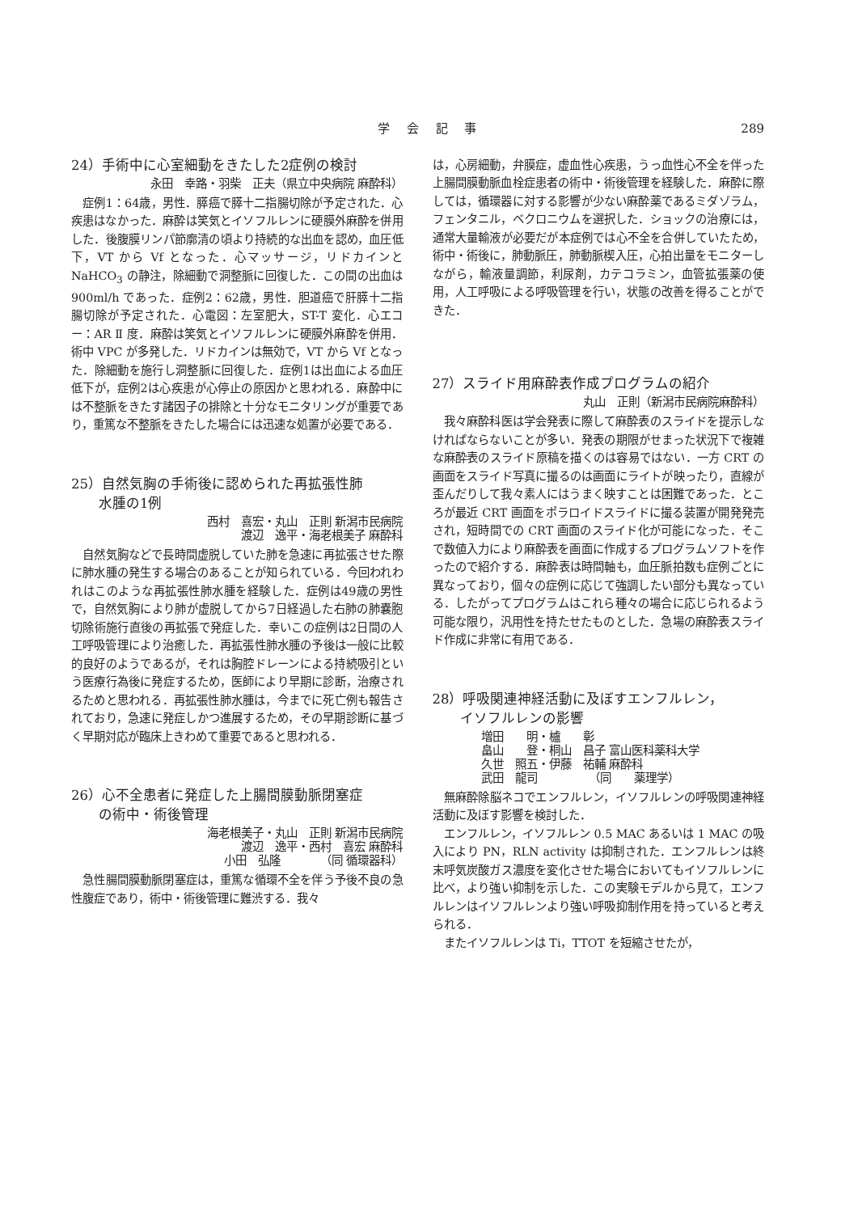学 会 記 事 289
24）手術中に心室細動をきたした2症例の検討
永田　幸路・羽柴　正夫（県立中央病院 麻酔科）
症例1：64歳，男性．膵癌で膵十二指腸切除が予定された．心疾患はなかった．麻酔は笑気とイソフルレンに硬膜外麻酔を併用した．後腹膜リンパ節廓清の頃より持続的な出血を認め，血圧低下，VT から Vf となった．心マッサージ，リドカインと NaHCO<sub>3</sub> の静注，除細動で洞整脈に回復した．この間の出血は 900ml/h であった．症例2：62歳，男性．胆道癌で肝膵十二指腸切除が予定された．心電図：左室肥大，ST-T 変化．心エコー：AR Ⅱ 度．麻酔は笑気とイソフルレンに硬膜外麻酔を併用．術中 VPC が多発した．リドカインは無効で，VT から Vf となった．除細動を施行し洞整脈に回復した．症例1は出血による血圧低下が，症例2は心疾患が心停止の原因かと思われる．麻酔中には不整脈をきたす諸因子の排除と十分なモニタリングが重要であり，重篤な不整脈をきたした場合には迅速な処置が必要である．
25）自然気胸の手術後に認められた再拡張性肺
　　水腫の1例
西村　喜宏・丸山　正則 新潟市民病院
渡辺　逸平・海老根美子 麻酔科
自然気胸などで長時間虚脱していた肺を急速に再拡張させた際に肺水腫の発生する場合のあることが知られている．今回われわれはこのような再拡張性肺水腫を経験した．症例は49歳の男性で，自然気胸により肺が虚脱してから7日経過した右肺の肺嚢胞切除術施行直後の再拡張で発症した．幸いこの症例は2日間の人工呼吸管理により治癒した．再拡張性肺水腫の予後は一般に比較的良好のようであるが，それは胸腔ドレーンによる持続吸引という医療行為後に発症するため，医師により早期に診断，治療されるためと思われる．再拡張性肺水腫は，今までに死亡例も報告されており，急速に発症しかつ進展するため，その早期診断に基づく早期対応が臨床上きわめて重要であると思われる．
26）心不全患者に発症した上腸間膜動脈閉塞症
　　の術中・術後管理
海老根美子・丸山　正則 新潟市民病院
渡辺　逸平・西村　喜宏 麻酔科
小田　弘隆　　　　（同 循環器科）
急性腸間膜動脈閉塞症は，重篤な循環不全を伴う予後不良の急性腹症であり，術中・術後管理に難渋する．我々
は，心房細動，弁膜症，虚血性心疾患，うっ血性心不全を伴った上腸間膜動脈血栓症患者の術中・術後管理を経験した．麻酔に際しては，循環器に対する影響が少ない麻酔薬であるミダゾラム，フェンタニル，ベクロニウムを選択した．ショックの治療には，通常大量輸液が必要だが本症例では心不全を合併していたため，術中・術後に，肺動脈圧，肺動脈楔入圧，心拍出量をモニターしながら，輸液量調節，利尿剤，カテコラミン，血管拡張薬の使用，人工呼吸による呼吸管理を行い，状態の改善を得ることができた．
27）スライド用麻酔表作成プログラムの紹介
丸山　正則（新潟市民病院麻酔科）
我々麻酔科医は学会発表に際して麻酔表のスライドを提示しなければならないことが多い．発表の期限がせまった状況下で複雑な麻酔表のスライド原稿を描くのは容易ではない．一方 CRT の画面をスライド写真に撮るのは画面にライトが映ったり，直線が歪んだりして我々素人にはうまく映すことは困難であった．ところが最近 CRT 画面をポラロイドスライドに撮る装置が開発発売され，短時間での CRT 画面のスライド化が可能になった．そこで数値入力により麻酔表を画面に作成するプログラムソフトを作ったので紹介する．麻酔表は時間軸も，血圧脈拍数も症例ごとに異なっており，個々の症例に応じて強調したい部分も異なっている．したがってプログラムはこれら種々の場合に応じられるよう可能な限り，汎用性を持たせたものとした．急場の麻酔表スライド作成に非常に有用である．
28）呼吸関連神経活動に及ぼすエンフルレン，
　　イソフルレンの影響
増田　　明・櫨　　彰
畠山　　登・桐山　昌子 富山医科薬科大学
久世　照五・伊藤　祐輔 麻酔科
武田　龍司　　　　　（同　　薬理学）
無麻酔除脳ネコでエンフルレン，イソフルレンの呼吸関連神経活動に及ぼす影響を検討した．
エンフルレン，イソフルレン 0.5 MAC あるいは 1 MAC の吸入により PN，RLN activity は抑制された．エンフルレンは終末呼気炭酸ガス濃度を変化させた場合においてもイソフルレンに比べ，より強い抑制を示した．この実験モデルから見て，エンフルレンはイソフルレンより強い呼吸抑制作用を持っていると考えられる．
またイソフルレンは Ti，TTOT を短縮させたが，